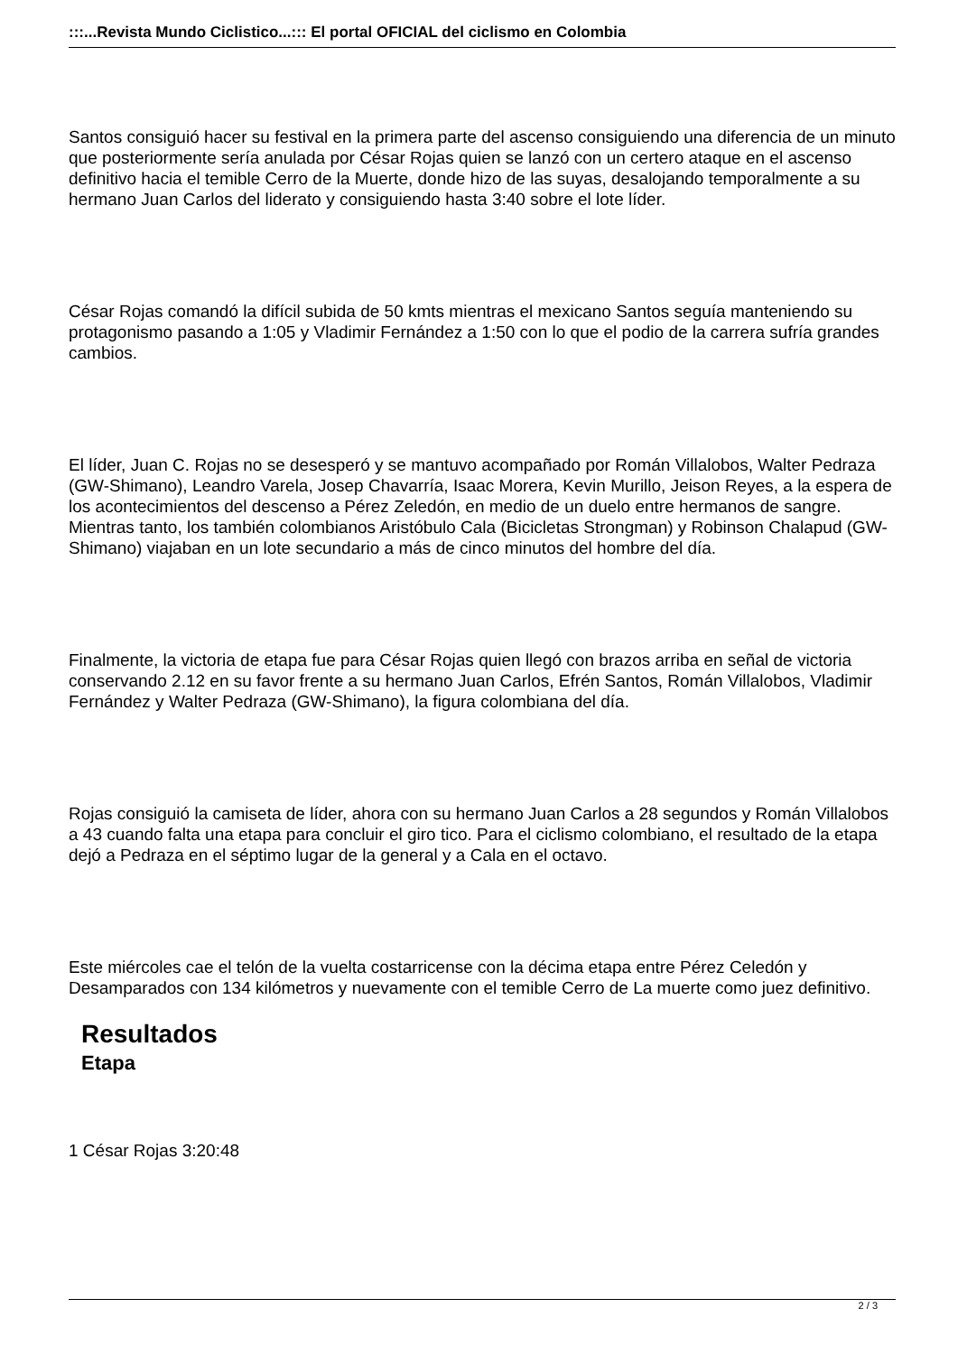:::...Revista Mundo Ciclistico...::: El portal OFICIAL del ciclismo en Colombia
Santos consiguió hacer su festival en la primera parte del ascenso consiguiendo una diferencia de un minuto que posteriormente sería anulada por César Rojas quien se lanzó con un certero ataque en el ascenso definitivo hacia el temible Cerro de la Muerte, donde hizo de las suyas, desalojando temporalmente a su hermano Juan Carlos del liderato y consiguiendo hasta 3:40 sobre el lote líder.
César Rojas comandó la difícil subida de 50 kmts mientras el mexicano Santos seguía manteniendo su protagonismo pasando a 1:05 y Vladimir Fernández a 1:50 con lo que el podio de la carrera sufría grandes cambios.
El líder, Juan C. Rojas no se desesperó y se mantuvo acompañado por Román Villalobos, Walter Pedraza (GW-Shimano), Leandro Varela, Josep Chavarría, Isaac Morera, Kevin Murillo, Jeison Reyes, a la espera de los acontecimientos del descenso a Pérez Zeledón, en medio de un duelo entre hermanos de sangre. Mientras tanto, los también colombianos Aristóbulo Cala (Bicicletas Strongman) y Robinson Chalapud (GW-Shimano) viajaban en un lote secundario a más de cinco minutos del hombre del día.
Finalmente, la victoria de etapa fue para César Rojas quien llegó con brazos arriba en señal de victoria conservando 2.12 en su favor frente a su hermano Juan Carlos, Efrén Santos, Román Villalobos, Vladimir Fernández y Walter Pedraza (GW-Shimano), la figura colombiana del día.
Rojas consiguió la camiseta de líder, ahora con su hermano Juan Carlos a 28 segundos y Román Villalobos a 43 cuando falta una etapa para concluir el giro tico. Para el ciclismo colombiano, el resultado de la etapa dejó a Pedraza en el séptimo lugar de la general y a Cala en el octavo.
Este miércoles cae el telón de la vuelta costarricense con la décima etapa entre Pérez Celedón y Desamparados con 134 kilómetros y nuevamente con el temible Cerro de La muerte como juez definitivo.
Resultados
Etapa
1 César Rojas 3:20:48
2 / 3